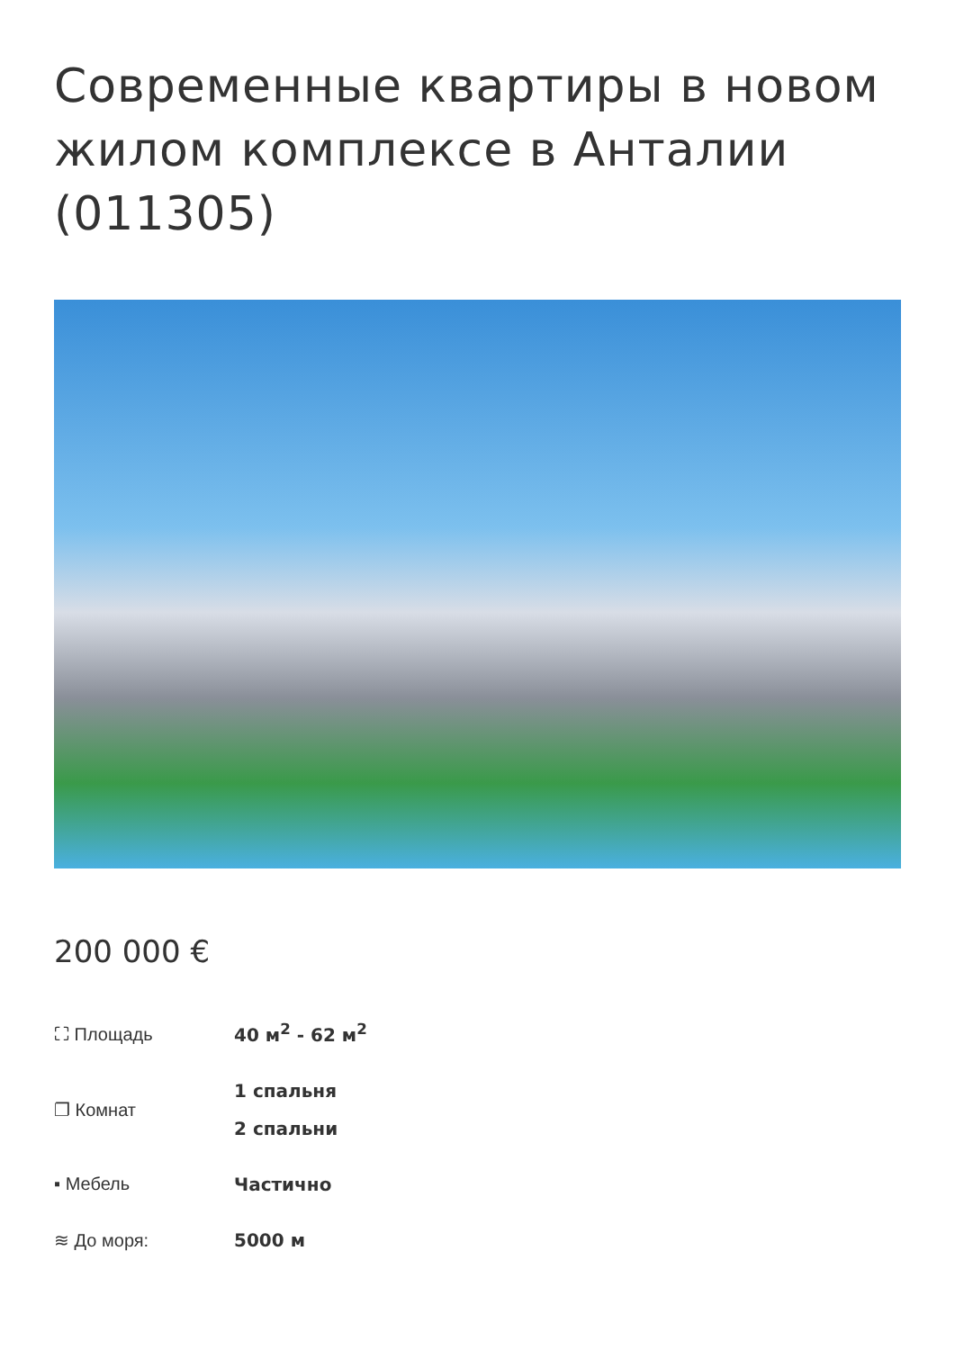Современные квартиры в новом жилом комплексе в Анталии (011305)
200 000 €
| ⛶ Площадь | 40 м<sup>2</sup> - 62 м<sup>2</sup> |
| ❐ Комнат | 1 спальня 2 спальни |
| ▪ Мебель | Частично |
| ≋ До моря: | 5000 м |